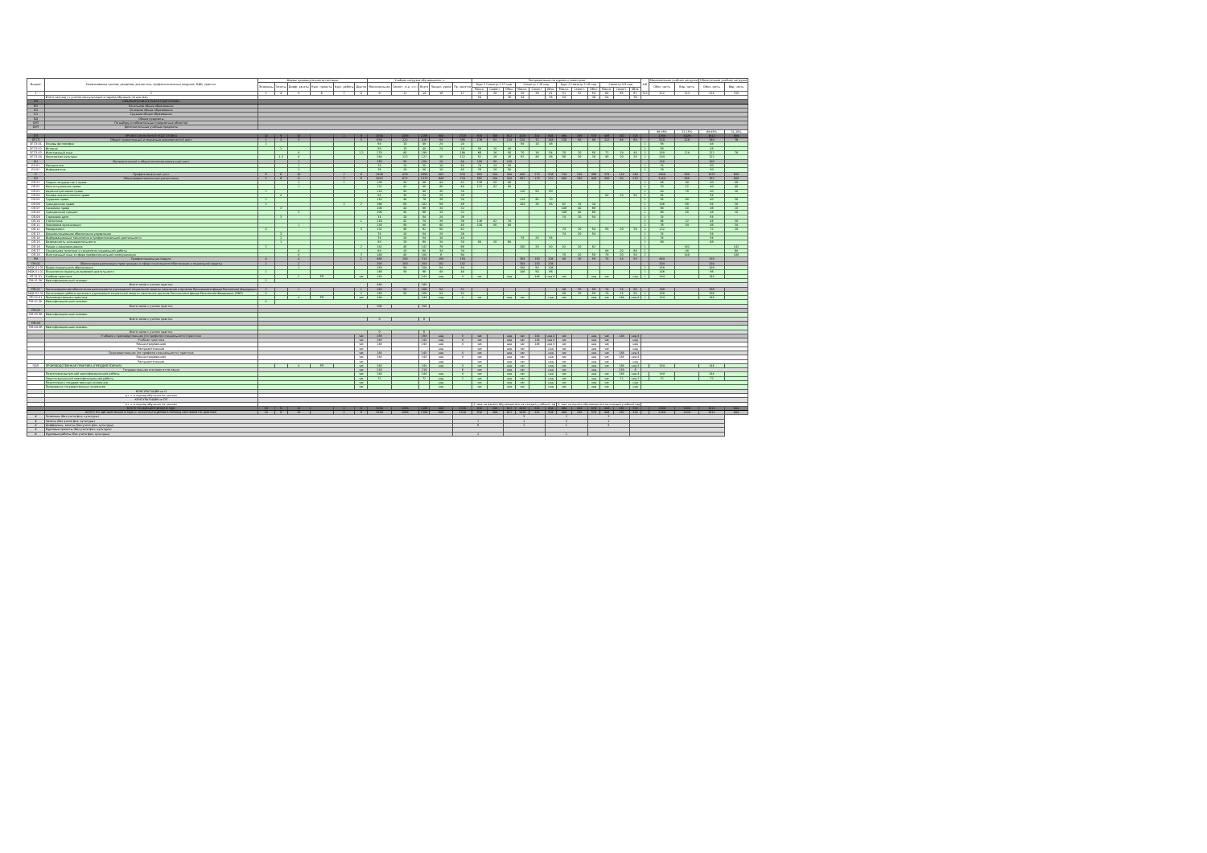| Индекс | Наименование циклов, разделов, дисциплин, профессиональных модулей, МДК, практик | Формы промежуточной аттестации | | | | | | Учебная нагрузка обучающихся, ч. | | | | | Распределение по курсам и семестрам | | | | | | | | | | | | ЦК | Максимальная учебная нагрузка | | Обязательная учебная нагрузка | |
| --- | --- | --- | --- | --- | --- | --- | --- | --- | --- | --- | --- | --- | --- | --- | --- | --- | --- | --- | --- | --- | --- | --- | --- | --- | --- | --- | --- | --- | --- |
| | | Экзамены | Зачеты | Дифф. зачеты | Курс. проекты | Курс. работы | Другие | Максимальная | Самост. (с.р. ч.п.) | Всего | Лекции, уроки | Пр. занятия | Курс 1 Семестр 1 17 нед | | | Семестр 2 19 нед | | | Курс 2 Семестр 3 16 нед | | | Семестр 4 9 нед | | | | Обяз. часть | Вар. часть | Обяз. часть | Вар. часть |
| | | | | | | | | | | | | | Макси. | Самост. | Обяз. | Макси. | Самост. | Обяз. | Макси. | Самост. | Обяз. | Макси. | Самост. | Обяз. | | | | | |
| 1 | 2 | 3 | 4 | 5 | 6 | 7 | 8 | 9 | 11 | 14 | 16 | 17 | 25 | 26 | 28 | 38 | 39 | 41 | 51 | 52 | 54 | 64 | 65 | 67 | 311 | 312 | 313 | 314 | 315 |
| | Итого час/нед ( с учетом консультаций в период обучения по циклам) | | | | | | | | | | | | 54 | | 36 | 54 | | 36 | 54 | | 36 | 54 | | 36 | | | | | |
| ОП | ОБЩЕОБРАЗОВАТЕЛЬНАЯ ПОДГОТОВКА | | | | | | | | | | | | | | | | | | | | | | | | | | | | |
| НО | Начальное общее образование | | | | | | | | | | | | | | | | | | | | | | | | | | | | |
| ОО | Основное общее образование | | | | | | | | | | | | | | | | | | | | | | | | | | | | |
| СО | Среднее общее образование | | | | | | | | | | | | | | | | | | | | | | | | | | | | |
| БД | Общие предметы | | | | | | | | | | | | | | | | | | | | | | | | | | | | |
| ОУП | По выбору из обязательных предметных областей | | | | | | | | | | | | | | | | | | | | | | | | | | | | |
| ДУП | Дополнительные учебные предметы | | | | | | | | | | | | | | | | | | | | | | | | | | | | |
| | | | | | | | | | | | | | | | | | | | | | | | | | | 68.85% | 31.15% | 68.85% | 31.15% |
| ПП | ПРОФЕССИОНАЛЬНАЯ ПОДГОТОВКА | 10 | 9 | 15 | | 2 | 9 | 3294 | 1098 | 2196 | 880 | 1316 | 918 | 306 | 612 | 1026 | 342 | 684 | 864 | 288 | 576 | 486 | 162 | 324 | | 2268 | 1026 | 1512 | 684 |
| ОГСЭ | Общий гуманитарный и социально-экономический цикл | 1 | 3 | 3 | | | 3 | 638 | 222 | 416 | 58 | 358 | 176 | 52 | 124 | 220 | 72 | 148 | 130 | 50 | 80 | 112 | 48 | 64 | | 510 | 128 | 340 | 76 |
| ОГСЭ.01 | Основы философии | 2 | | | | | | 58 | 10 | 48 | 24 | 24 | | | | 58 | 10 | 48 | | | | | | | 1 | 58 | | 48 | |
| ОГСЭ.02 | История | | 1 | | | | | 58 | 10 | 48 | 24 | 24 | 58 | 10 | 48 | | | | | | | | | | 1 | 58 | | 48 | |
| ОГСЭ.03 | Иностранный язык | | | 4 | | | 1-3 | 278 | 80 | 198 | | 198 | 66 | 16 | 50 | 70 | 16 | 54 | 70 | 20 | 50 | 72 | 28 | 44 | 2 | 150 | 128 | 122 | 76 |
| ОГСЭ.04 | Физическая культура | | 1-3 | 4 | | | | 244 | 122 | 122 | 10 | 112 | 52 | 26 | 26 | 92 | 46 | 46 | 60 | 30 | 30 | 40 | 20 | 20 | 2 | 244 | | 122 | |
| ЕН | Математический и общий естественнонаучный цикл | | | 2 | | | | 150 | 50 | 100 | 20 | 80 | 150 | 50 | 100 | | | | | | | | | | | 150 | | 100 | |
| ЕН.01 | Математика | | | 1 | | | | 74 | 24 | 50 | 10 | 40 | 74 | 24 | 50 | | | | | | | | | | 1 | 74 | | 50 | |
| ЕН.02 | Информатика | | | 1 | | | | 76 | 26 | 50 | 10 | 40 | 76 | 26 | 50 | | | | | | | | | | 1 | 76 | | 50 | |
| П | Профессиональный цикл | 9 | 6 | 10 | | 2 | 6 | 2506 | 826 | 1680 | 802 | 878 | 592 | 204 | 388 | 806 | 270 | 536 | 734 | 238 | 496 | 374 | 114 | 260 | | 1608 | 898 | 1072 | 608 |
| ОП | Общепрофессиональные дисциплины | 5 | 6 | 6 | | 2 | 5 | 2042 | 672 | 1370 | 646 | 724 | 592 | 204 | 388 | 502 | 170 | 332 | 648 | 208 | 440 | 300 | 90 | 210 | | 1144 | 898 | 762 | 608 |
| ОП.01 | Теория государства и права | | | 1 | | 1 | | 136 | 50 | 86 | 44 | 42 | 136 | 50 | 86 | | | | | | | | | | 1 | 46 | 90 | 40 | 46 |
| ОП.02 | Конституционное право | | | 1 | | | | 122 | 42 | 80 | 40 | 40 | 122 | 42 | 80 | | | | | | | | | | 1 | 70 | 52 | 40 | 40 |
| ОП.03 | Административное право | 2 | | | | | | 110 | 50 | 60 | 30 | 30 | | | | 110 | 50 | 60 | | | | | | | 1 | 40 | 70 | 40 | 20 |
| ОП.04 | Основы экологического права | | 4 | | | | | 84 | 30 | 54 | 28 | 26 | | | | | | | | | | 84 | 30 | 54 | 1 | 84 | | 54 | |
| ОП.05 | Трудовое право | 2 | | | | | | 114 | 44 | 70 | 36 | 34 | | | | 114 | 44 | 70 | | | | | | | 1 | 54 | 60 | 40 | 30 |
| ОП.06 | Гражданское право | 3 | | | | 3 | 2 | 166 | 64 | 102 | 56 | 46 | | | | 104 | 36 | 68 | 62 | 28 | 34 | | | | 1 | 106 | 60 | 64 | 38 |
| ОП.07 | Семейное право | | 3 | | | | | 106 | 40 | 66 | 34 | 32 | | | | | | | 106 | 40 | 66 | | | | 1 | 66 | 40 | 46 | 20 |
| ОП.08 | Гражданский процесс | | | 3 | | | | 106 | 40 | 66 | 34 | 32 | | | | | | | 106 | 40 | 66 | | | | 1 | 66 | 40 | 46 | 20 |
| ОП.09 | Страховое дело | | 3 | | | | | 74 | 20 | 54 | 28 | 26 | | | | | | | 74 | 20 | 54 | | | | 1 | 74 | | 54 | |
| ОП.10 | Статистика | | | | | | 1 | 116 | 42 | 74 | 38 | 36 | 116 | 42 | 74 | | | | | | | | | | 1 | 94 | 22 | 44 | 30 |
| ОП.11 | Экономика организации | | | 1 | | | | 130 | 50 | 80 | 40 | 40 | 130 | 50 | 80 | | | | | | | | | | 1 | 76 | 54 | 46 | 34 |
| ОП.12 | Менеджмент | 4 | | | | | 3 | 132 | 40 | 92 | 50 | 42 | | | | | | | 74 | 20 | 54 | 58 | 20 | 38 | 1 | 132 | | 72 | 20 |
| ОП.13 | Документационное обеспечение управления | | 3 | | | | | 74 | 20 | 54 | 28 | 26 | | | | | | | 74 | 20 | 54 | | | | 1 | 74 | | 54 | |
| ОП.14 | Информационные технологии в профессиональной деятельности | | 2 | | | | | 74 | 20 | 54 | 10 | 44 | | | | 74 | 20 | 54 | | | | | | | 1 | 74 | | 54 | |
| ОП.15 | Безопасность жизнедеятельности | | 1 | | | | | 88 | 20 | 68 | 34 | 34 | 88 | 20 | 68 | | | | | | | | | | 1 | 88 | | 68 | |
| ОП.16 | Микро и макроэкономика | 3 | | | | | 2 | 182 | 40 | 142 | 76 | 66 | | | | 100 | 20 | 80 | 82 | 20 | 62 | | | | 1 | | 182 | | 142 |
| ОП.17 | Социальная политика и технологии социальной работы | | | 4 | | | | 88 | 20 | 68 | 34 | 34 | | | | | | | | | | 88 | 20 | 68 | 1 | | 88 | | 68 |
| ОП.18 | Иностранный язык в сфере профессиональной коммуникации | | | 4 | | | 3 | 140 | 40 | 100 | 6 | 94 | | | | | | | 70 | 20 | 50 | 70 | 20 | 50 | 2 | | 140 | | 100 |
| ПМ | Профессиональные модули | 4 | | 4 | | | 1 | 464 | 154 | 310 | 156 | 154 | | | | 304 | 100 | 204 | 86 | 30 | 56 | 74 | 24 | 50 | | 464 | | 310 | |
| ПМ.01 | Обеспечение реализации прав граждан в сфере пенсионного обеспечения и социальной защиты | 2 | | 2 | | | | 304 | 100 | 204 | 102 | 102 | | | | 304 | 100 | 204 | | | | | | | | 304 | | 204 | |
| МДК.01.01 | Право социального обеспечения | | | 2 | | | | 158 | 50 | 108 | 54 | 54 | | | | 158 | 50 | 108 | | | | | | | 1 | 158 | | 108 | |
| МДК.01.02 | Психология социально-правовой деятельности | 2 | | | | | | 146 | 50 | 96 | 48 | 48 | | | | 146 | 50 | 96 | | | | | | | 1 | 146 | | 96 | |
| УП.01.01 | Учебная практика | | | 2 | РП | | час | 144 | | 144 | нед | 4 | час | | нед | | 144 | нед 4 | час | | нед | час | | нед | 1 | 144 | | 144 | |
| ПМ.01.ЭК | Квалификационный экзамен | 2 | | | | | | | | | | | | | | | | | | | | | | | | | | | |
| | Всего часов с учетом практик | | | | | | | 448 | | 348 | | | | | | | | | | | | | | | | | | | |
| ПМ.02 | Организационное обеспечение деятельности учреждений социальной защиты населения и органов Пенсионного фонда Российской Федерации | 2 | | 1 | | | 1 | 160 | 54 | 106 | 54 | 52 | | | | | | | 86 | 30 | 56 | 74 | 24 | 50 | | 160 | | 106 | |
| МДК.02.01 | Организация работы органов и учреждений социальной защиты населения, органов Пенсионного фонда Российской Федерации (ПФР) | 4 | | | | | 3 | 160 | 54 | 106 | 54 | 52 | | | | | | | 86 | 30 | 56 | 74 | 24 | 50 | 1 | 160 | | 106 | |
| ПП.02.01 | Производственная практика | | | 4 | РП | | час | 144 | | 144 | нед | 4 | час | | нед | час | | нед | час | | нед | час | 144 | нед 4 | 1 | 144 | | 144 | |
| ПМ.02.ЭК | Квалификационный экзамен | 4 | | | | | | | | | | | | | | | | | | | | | | | | | | | |
| | Всего часов с учетом практик | | | | | | | 304 | | 250 | | | | | | | | | | | | | | | | | | | |
| ПМ.03 | | | | | | | | | | | | | | | | | | | | | | | | | | | | | |
| ПМ.03.ЭК | Квалификационный экзамен | | | | | | | | | | | | | | | | | | | | | | | | | | | | |
| | Всего часов с учетом практик | | | | | | | 0 | | 0 | | | | | | | | | | | | | | | | | | | |
| ПМ.04 | | | | | | | | | | | | | | | | | | | | | | | | | | | | | |
| ПМ.04.ЭК | Квалификационный экзамен | | | | | | | | | | | | | | | | | | | | | | | | | | | | |
| | Всего часов с учетом практик | | | | | | | 0 | | 0 | | | | | | | | | | | | | | | | | | | |
| | Учебная и производственная (по профилю специальности) практики | | | | | | час | 288 | | 288 | нед | 8 | час | | нед | час | 144 | нед 4 | час | | нед | час | 144 | нед 4 | | | | | |
| | Учебная практика | | | | | | час | 144 | | 144 | нед | 4 | час | | нед | час | 144 | нед 4 | час | | нед | час | | нед | | | | | |
| | Концентрированная | | | | | | час | 144 | | 144 | нед | 4 | час | | нед | час | 144 | нед 4 | час | | нед | час | | нед | | | | | |
| | Рассредоточенная | | | | | | час | | | | нед | | час | | нед | час | | нед | час | | нед | час | | нед | | | | | |
| | Производственная (по профилю специальности) практика | | | | | | час | 144 | | 144 | нед | 4 | час | | нед | час | | нед | час | | нед | час | 144 | нед 4 | | | | | |
| | Концентрированная | | | | | | час | 144 | | 144 | нед | 4 | час | | нед | час | | нед | час | | нед | час | 144 | нед 4 | | | | | |
| | Рассредоточенная | | | | | | час | | | | нед | | час | | нед | час | | нед | час | | нед | час | | нед | | | | | |
| ПДП | ПРОИЗВОДСТВЕННАЯ ПРАКТИКА (ПРЕДДИПЛОМНАЯ) | | | 4 | РП | | час | 144 | | 144 | нед | 4 | час | | нед | час | | нед | час | | нед | час | 144 | нед 4 | | 144 | | 144 | |
| | Государственная итоговая аттестация | | | | | | час | 216 | | 216 | | 6 | час | | нед | час | | нед | час | | нед | | 216 | 6 | | | | | |
| | Подготовка выпускной квалификационной работы | | | | | | час | 144 | | 144 | нед | 4 | час | | нед | час | | нед | час | | нед | час | 144 | нед 4 | | 144 | | 144 | |
| | Защита выпускной квалификационной работы | | | | | | час | 72 | | 72 | нед | 2 | час | | нед | час | | нед | час | | нед | час | 72 | нед 2 | | 72 | | 72 | |
| | Подготовка к государственным экзаменам | | | | | | час | | | | нед | | час | | нед | час | | нед | час | | нед | час | | нед | | | | | |
| | Проведение государственных экзаменов | | | | | | час | | | | нед | | час | | нед | час | | нед | час | | нед | час | | нед | | | | | |
| | КОНСУЛЬТАЦИИ на О | | | | | | | | | | | | | | | | | | | | | | | | | | | | |
| | в т.ч. в период обучения по циклам | | | | | | | | | | | | | | | | | | | | | | | | | | | | |
| | КОНСУЛЬТАЦИИ на ПП | | | | | | | | | | | | | | | | | | | | | | | | | | | | |
| | в т.ч. в период обучения по циклам | | | | | | | | | | | | 4 часа на одного обучающегося на каждый учебный год | | | | | | 4 часа на одного обучающегося на каждый учебный год | | | | | | | | | | |
| | ВСЕГО ПО ДИСЦИПЛИНАМ И МДК | 10 | 9 | 15 | | 2 | 9 | 3294 | 1098 | 2196 | 880 | 1316 | 918 | 306 | 612 | 1026 | 342 | 684 | 864 | 288 | 576 | 486 | 162 | 324 | | 2268 | 1026 | 1512 | 684 |
| | ВСЕГО ПО ДИСЦИПЛИНАМ И МДК (С КОНСУЛЬТАЦИЯМИ В ПЕРИОД ОБУЧЕНИЯ ПО ЦИКЛАМ) | 10 | 9 | 15 | | 2 | 9 | 3294 | 1098 | 2196 | 880 | 1316 | 918 | 306 | 612 | 1026 | 342 | 684 | 864 | 288 | 576 | 486 | 162 | 324 | | 2268 | 1026 | 1512 | 684 |
| # | Экзамены (без учета физ. культуры) | | | | | | | | | | | | | | 5 | | | 2 | | | 3 | | | | | | | | |
| # | Зачеты (без учета физ. культуры) | | | | | | | | | | | 1 | | | 1 | | | 3 | | | 1 | | | | | | | | |
| # | Дифференц. зачеты (без учета физ. культуры) | | | | | | | | | | | 6 | | | 2 | | | 1 | | | 5 | | | | | | | | |
| # | Курсовые проекты (без учета физ. культуры) | | | | | | | | | | | | | | | | | | | | | | | | | | | | |
| # | Курсовые работы (без учета физ. культуры) | | | | | | | | | | | 1 | | | | | | 1 | | | | | | | | | | | |